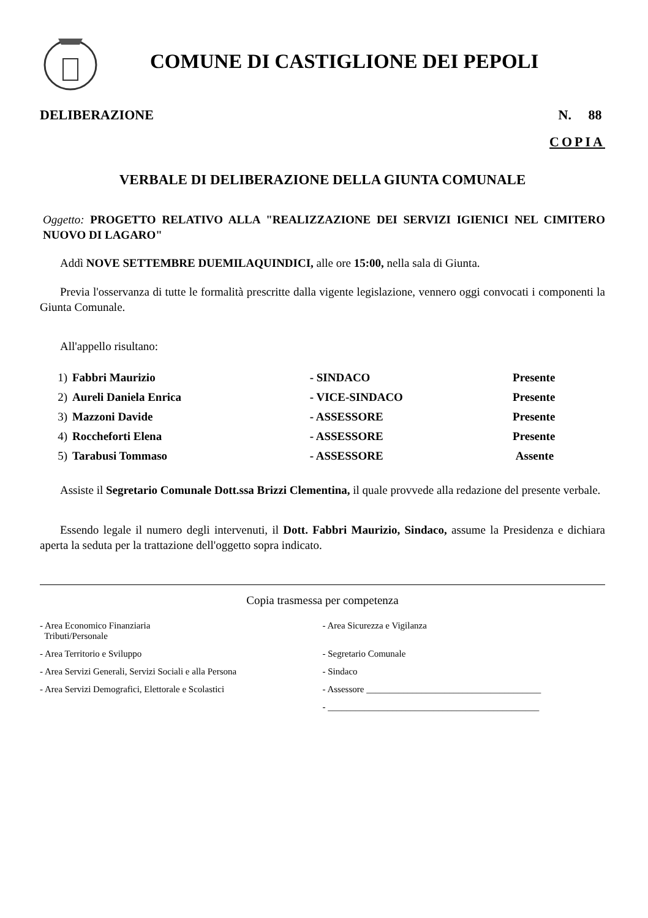COMUNE DI CASTIGLIONE DEI PEPOLI
DELIBERAZIONE N. 88
COPIA
VERBALE DI DELIBERAZIONE DELLA GIUNTA COMUNALE
Oggetto: PROGETTO RELATIVO ALLA "REALIZZAZIONE DEI SERVIZI IGIENICI NEL CIMITERO NUOVO DI LAGARO"
Addì NOVE SETTEMBRE DUEMILAQUINDICI, alle ore 15:00, nella sala di Giunta.
Previa l'osservanza di tutte le formalità prescritte dalla vigente legislazione, vennero oggi convocati i componenti la Giunta Comunale.
All'appello risultano:
| 1) | Fabbri Maurizio | - SINDACO | Presente |
| 2) | Aureli Daniela Enrica | - VICE-SINDACO | Presente |
| 3) | Mazzoni Davide | - ASSESSORE | Presente |
| 4) | Roccheforti Elena | - ASSESSORE | Presente |
| 5) | Tarabusi Tommaso | - ASSESSORE | Assente |
Assiste il Segretario Comunale Dott.ssa Brizzi Clementina, il quale provvede alla redazione del presente verbale.
Essendo legale il numero degli intervenuti, il Dott. Fabbri Maurizio, Sindaco, assume la Presidenza e dichiara aperta la seduta per la trattazione dell'oggetto sopra indicato.
Copia trasmessa per competenza
| - Area Economico Finanziaria Tributi/Personale | - Area Sicurezza e Vigilanza |
| - Area Territorio e Sviluppo | - Segretario Comunale |
| - Area Servizi Generali, Servizi Sociali e alla Persona | - Sindaco |
| - Area Servizi Demografici, Elettorale e Scolastici | - Assessore ______________________________________ |
| | - ______________________________________________ |